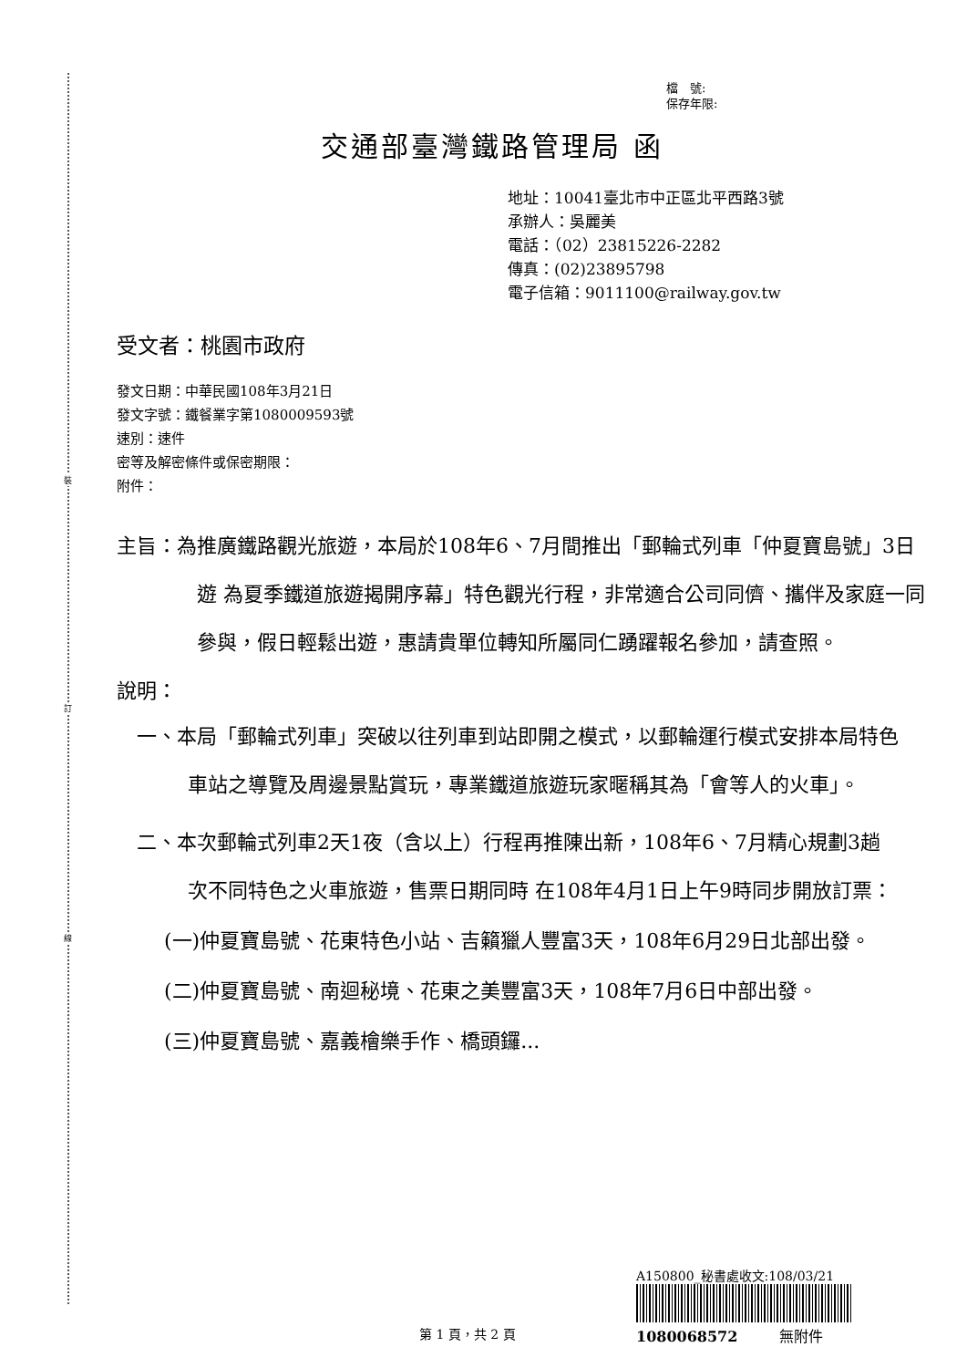裝
訂
線
檔　號:
保存年限:
交通部臺灣鐵路管理局 函
地址：10041臺北市中正區北平西路3號
承辦人：吳麗美
電話：（02）23815226-2282
傳真：(02)23895798
電子信箱：9011100@railway.gov.tw
受文者：桃園市政府
發文日期：中華民國108年3月21日
發文字號：鐵餐業字第1080009593號
速別：速件
密等及解密條件或保密期限：
附件：
主旨：為推廣鐵路觀光旅遊，本局於108年6、7月間推出「郵輪式列車「仲夏寶島號」3日遊 為夏季鐵道旅遊揭開序幕」特色觀光行程，非常適合公司同儕、攜伴及家庭一同參與，假日輕鬆出遊，惠請貴單位轉知所屬同仁踴躍報名參加，請查照。
說明：
一、本局「郵輪式列車」突破以往列車到站即開之模式，以郵輪運行模式安排本局特色車站之導覽及周邊景點賞玩，專業鐵道旅遊玩家暱稱其為「會等人的火車」。
二、本次郵輪式列車2天1夜（含以上）行程再推陳出新，108年6、7月精心規劃3趟次不同特色之火車旅遊，售票日期同時 在108年4月1日上午9時同步開放訂票：
(一)仲夏寶島號、花東特色小站、吉籟獵人豐富3天，108年6月29日北部出發。
(二)仲夏寶島號、南迴秘境、花東之美豐富3天，108年7月6日中部出發。
(三)仲夏寶島號、嘉義檜樂手作、橋頭鑼...
A150800_秘書處收文:108/03/21
1080068572 無附件
第 1 頁，共 2 頁